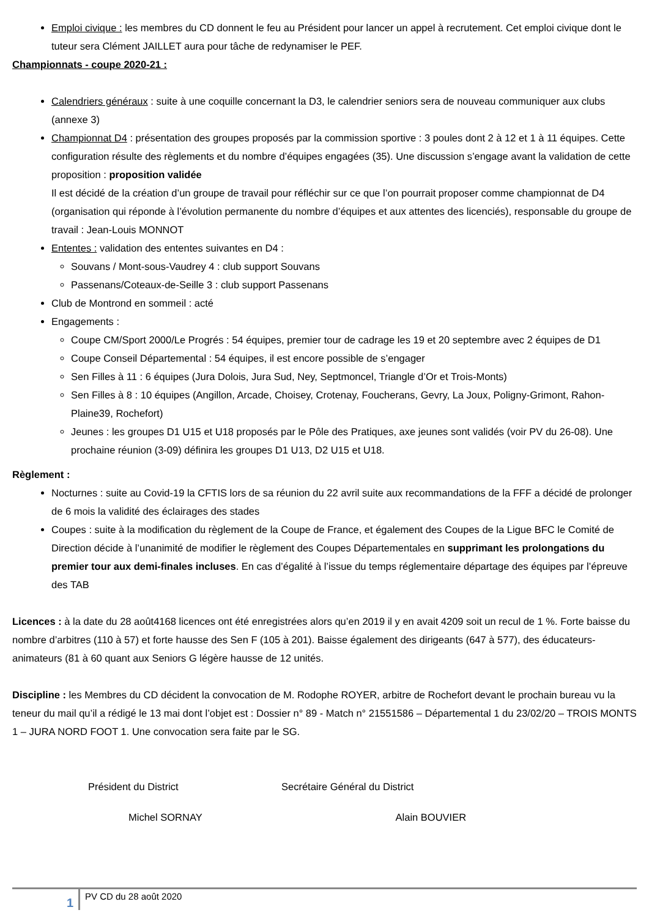Emploi civique : les membres du CD donnent le feu au Président pour lancer un appel à recrutement. Cet emploi civique dont le tuteur sera Clément JAILLET aura pour tâche de redynamiser le PEF.
Championnats - coupe 2020-21 :
Calendriers généraux : suite à une coquille concernant la D3, le calendrier seniors sera de nouveau communiquer aux clubs (annexe 3)
Championnat D4 : présentation des groupes proposés par la commission sportive : 3 poules dont 2 à 12 et 1 à 11 équipes. Cette configuration résulte des règlements et du nombre d’équipes engagées (35). Une discussion s’engage avant la validation de cette proposition : proposition validée
Il est décidé de la création d’un groupe de travail pour réfléchir sur ce que l’on pourrait proposer comme championnat de D4 (organisation qui réponde à l’évolution permanente du nombre d’équipes et aux attentes des licenciés), responsable du groupe de travail : Jean-Louis MONNOT
Ententes : validation des ententes suivantes en D4 :
Souvans / Mont-sous-Vaudrey 4 : club support Souvans
Passenans/Coteaux-de-Seille 3 : club support Passenans
Club de Montrond en sommeil : acté
Engagements :
Coupe CM/Sport 2000/Le Progrés : 54 équipes, premier tour de cadrage les 19 et 20 septembre avec 2 équipes de D1
Coupe Conseil Départemental : 54 équipes, il est encore possible de s’engager
Sen Filles à 11 : 6 équipes (Jura Dolois, Jura Sud, Ney, Septmoncel, Triangle d’Or et Trois-Monts)
Sen Filles à 8 : 10 équipes (Angillon, Arcade, Choisey, Crotenay, Foucherans, Gevry, La Joux, Poligny-Grimont, Rahon-Plaine39, Rochefort)
Jeunes : les groupes D1 U15 et U18 proposés par le Pôle des Pratiques, axe jeunes sont validés (voir PV du 26-08). Une prochaine réunion (3-09) définira les groupes D1 U13, D2 U15 et U18.
Règlement :
Nocturnes : suite au Covid-19 la CFTIS lors de sa réunion du 22 avril suite aux recommandations de la FFF a décidé de prolonger de 6 mois la validité des éclairages des stades
Coupes : suite à la modification du règlement de la Coupe de France, et également des Coupes de la Ligue BFC le Comité de Direction décide à l’unanimité de modifier le règlement des Coupes Départementales en supprimant les prolongations du premier tour aux demi-finales incluses. En cas d’égalité à l’issue du temps réglementaire départage des équipes par l’épreuve des TAB
Licences : à la date du 28 août4168 licences ont été enregistrées alors qu’en 2019 il y en avait 4209 soit un recul de 1 %. Forte baisse du nombre d’arbitres (110 à 57) et forte hausse des Sen F (105 à 201). Baisse également des dirigeants (647 à 577), des éducateurs-animateurs (81 à 60 quant aux Seniors G légère hausse de 12 unités.
Discipline : les Membres du CD décident la convocation de M. Rodophe ROYER, arbitre de Rochefort devant le prochain bureau vu la teneur du mail qu’il a rédigé le 13 mai dont l’objet est : Dossier n° 89 - Match n° 21551586 – Départemental 1 du 23/02/20 – TROIS MONTS 1 – JURA NORD FOOT 1. Une convocation sera faite par le SG.
Président du District Secrétaire Général du District
Michel SORNAY Alain BOUVIER
1
PV CD du 28 août 2020